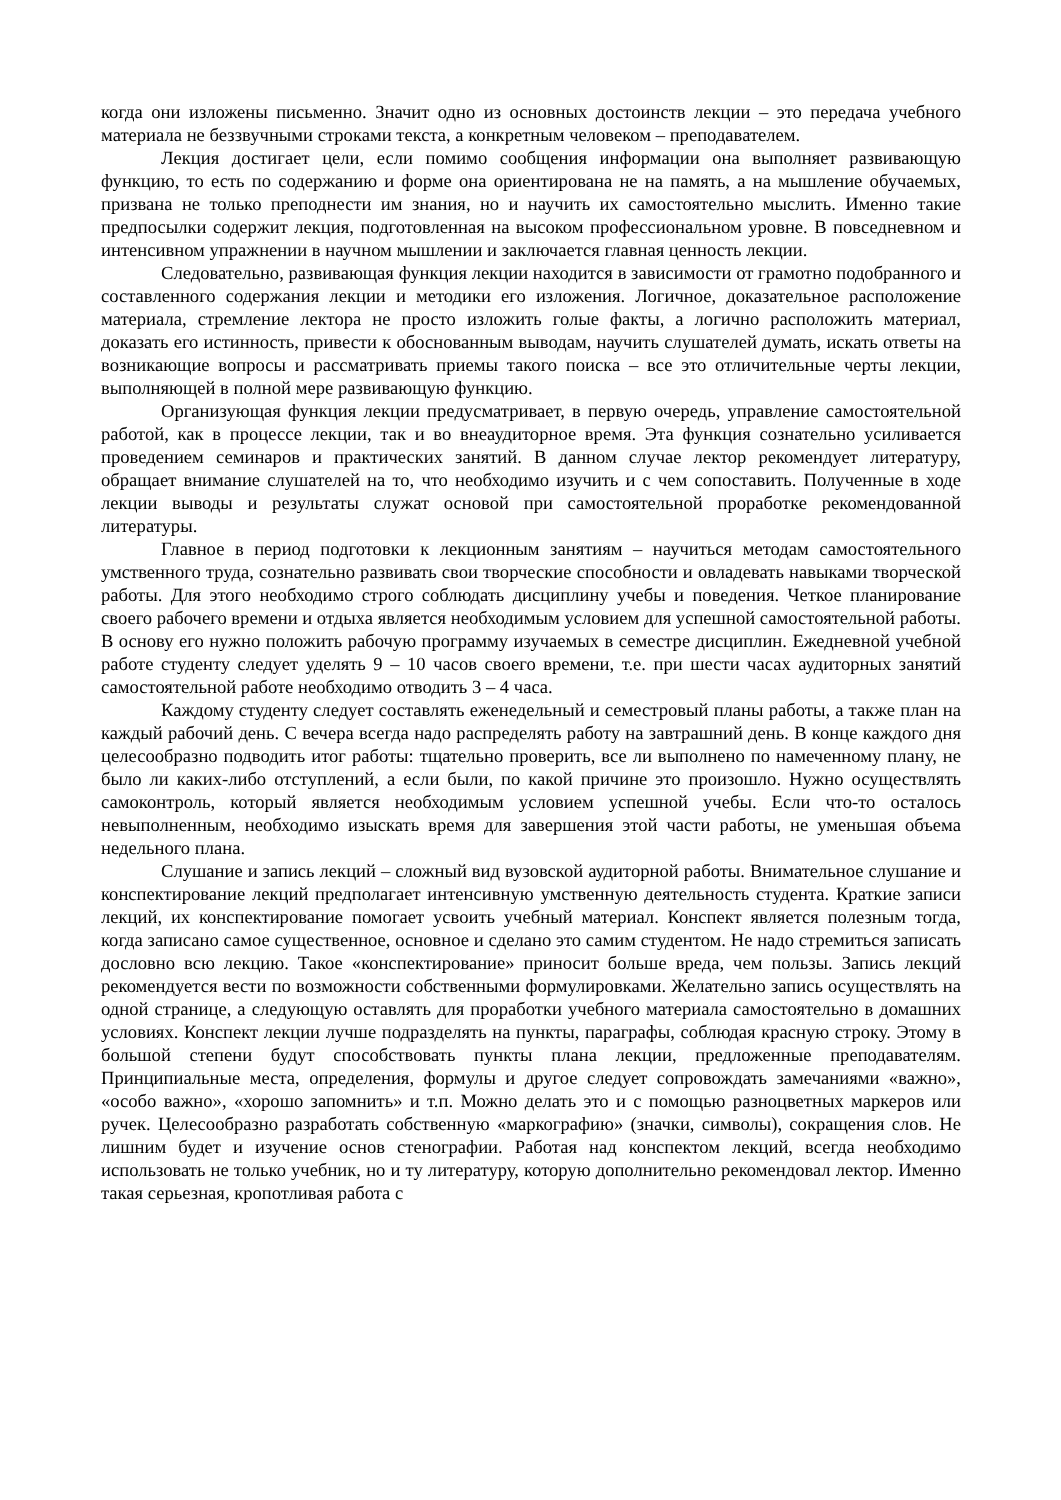когда они изложены письменно. Значит одно из основных достоинств лекции – это передача учебного материала не беззвучными строками текста, а конкретным человеком – преподавателем.
Лекция достигает цели, если помимо сообщения информации она выполняет развивающую функцию, то есть по содержанию и форме она ориентирована не на память, а на мышление обучаемых, призвана не только преподнести им знания, но и научить их самостоятельно мыслить. Именно такие предпосылки содержит лекция, подготовленная на высоком профессиональном уровне. В повседневном и интенсивном упражнении в научном мышлении и заключается главная ценность лекции.
Следовательно, развивающая функция лекции находится в зависимости от грамотно подобранного и составленного содержания лекции и методики его изложения. Логичное, доказательное расположение материала, стремление лектора не просто изложить голые факты, а логично расположить материал, доказать его истинность, привести к обоснованным выводам, научить слушателей думать, искать ответы на возникающие вопросы и рассматривать приемы такого поиска – все это отличительные черты лекции, выполняющей в полной мере развивающую функцию.
Организующая функция лекции предусматривает, в первую очередь, управление самостоятельной работой, как в процессе лекции, так и во внеаудиторное время. Эта функция сознательно усиливается проведением семинаров и практических занятий. В данном случае лектор рекомендует литературу, обращает внимание слушателей на то, что необходимо изучить и с чем сопоставить. Полученные в ходе лекции выводы и результаты служат основой при самостоятельной проработке рекомендованной литературы.
Главное в период подготовки к лекционным занятиям – научиться методам самостоятельного умственного труда, сознательно развивать свои творческие способности и овладевать навыками творческой работы. Для этого необходимо строго соблюдать дисциплину учебы и поведения. Четкое планирование своего рабочего времени и отдыха является необходимым условием для успешной самостоятельной работы. В основу его нужно положить рабочую программу изучаемых в семестре дисциплин. Ежедневной учебной работе студенту следует уделять 9 – 10 часов своего времени, т.е. при шести часах аудиторных занятий самостоятельной работе необходимо отводить 3 – 4 часа.
Каждому студенту следует составлять еженедельный и семестровый планы работы, а также план на каждый рабочий день. С вечера всегда надо распределять работу на завтрашний день. В конце каждого дня целесообразно подводить итог работы: тщательно проверить, все ли выполнено по намеченному плану, не было ли каких-либо отступлений, а если были, по какой причине это произошло. Нужно осуществлять самоконтроль, который является необходимым условием успешной учебы. Если что-то осталось невыполненным, необходимо изыскать время для завершения этой части работы, не уменьшая объема недельного плана.
Слушание и запись лекций – сложный вид вузовской аудиторной работы. Внимательное слушание и конспектирование лекций предполагает интенсивную умственную деятельность студента. Краткие записи лекций, их конспектирование помогает усвоить учебный материал. Конспект является полезным тогда, когда записано самое существенное, основное и сделано это самим студентом. Не надо стремиться записать дословно всю лекцию. Такое «конспектирование» приносит больше вреда, чем пользы. Запись лекций рекомендуется вести по возможности собственными формулировками. Желательно запись осуществлять на одной странице, а следующую оставлять для проработки учебного материала самостоятельно в домашних условиях. Конспект лекции лучше подразделять на пункты, параграфы, соблюдая красную строку. Этому в большой степени будут способствовать пункты плана лекции, предложенные преподавателям. Принципиальные места, определения, формулы и другое следует сопровождать замечаниями «важно», «особо важно», «хорошо запомнить» и т.п. Можно делать это и с помощью разноцветных маркеров или ручек. Целесообразно разработать собственную «маркографию» (значки, символы), сокращения слов. Не лишним будет и изучение основ стенографии. Работая над конспектом лекций, всегда необходимо использовать не только учебник, но и ту литературу, которую дополнительно рекомендовал лектор. Именно такая серьезная, кропотливая работа с